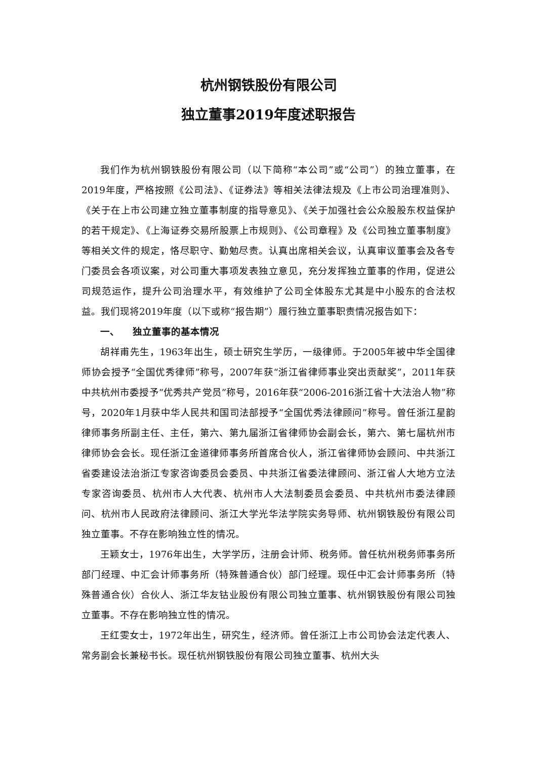杭州钢铁股份有限公司
独立董事2019年度述职报告
我们作为杭州钢铁股份有限公司（以下简称“本公司”或“公司”）的独立董事，在2019年度，严格按照《公司法》、《证券法》等相关法律法规及《上市公司治理准则》、《关于在上市公司建立独立董事制度的指导意见》、《关于加强社会公众股股东权益保护的若干规定》、《上海证券交易所股票上市规则》、《公司章程》及《公司独立董事制度》等相关文件的规定，恪尽职守、勤勉尽责。认真出席相关会议，认真审议董事会及各专门委员会各项议案，对公司重大事项发表独立意见，充分发挥独立董事的作用，促进公司规范运作，提升公司治理水平，有效维护了公司全体股东尤其是中小股东的合法权益。我们现将2019年度（以下或称“报告期”）履行独立董事职责情况报告如下：
一、 独立董事的基本情况
胡祥甫先生，1963年出生，硕士研究生学历，一级律师。于2005年被中华全国律师协会授予“全国优秀律师”称号，2007年获“浙江省律师事业突出贡献奖”，2011年获中共杭州市委授予“优秀共产党员”称号，2016年获“2006-2016浙江省十大法治人物”称号，2020年1月获中华人民共和国司法部授予“全国优秀法律顾问”称号。曾任浙江星韵律师事务所副主任、主任，第六、第九届浙江省律师协会副会长，第六、第七届杭州市律师协会会长。现任浙江金道律师事务所首席合伙人，浙江省律师协会顾问、中共浙江省委建设法治浙江专家咨询委员会委员、中共浙江省委法律顾问、浙江省人大地方立法专家咨询委员、杭州市人大代表、杭州市人大法制委员会委员、中共杭州市委法律顾问、杭州市人民政府法律顾问、浙江大学光华法学院实务导师、杭州钢铁股份有限公司独立董事。不存在影响独立性的情况。
王颖女士，1976年出生，大学学历，注册会计师、税务师。曾任杭州税务师事务所部门经理、中汇会计师事务所（特殊普通合伙）部门经理。现任中汇会计师事务所（特殊普通合伙）合伙人、浙江华友钴业股份有限公司独立董事、杭州钢铁股份有限公司独立董事。不存在影响独立性的情况。
王红雯女士，1972年出生，研究生，经济师。曾任浙江上市公司协会法定代表人、常务副会长兼秘书长。现任杭州钢铁股份有限公司独立董事、杭州大头